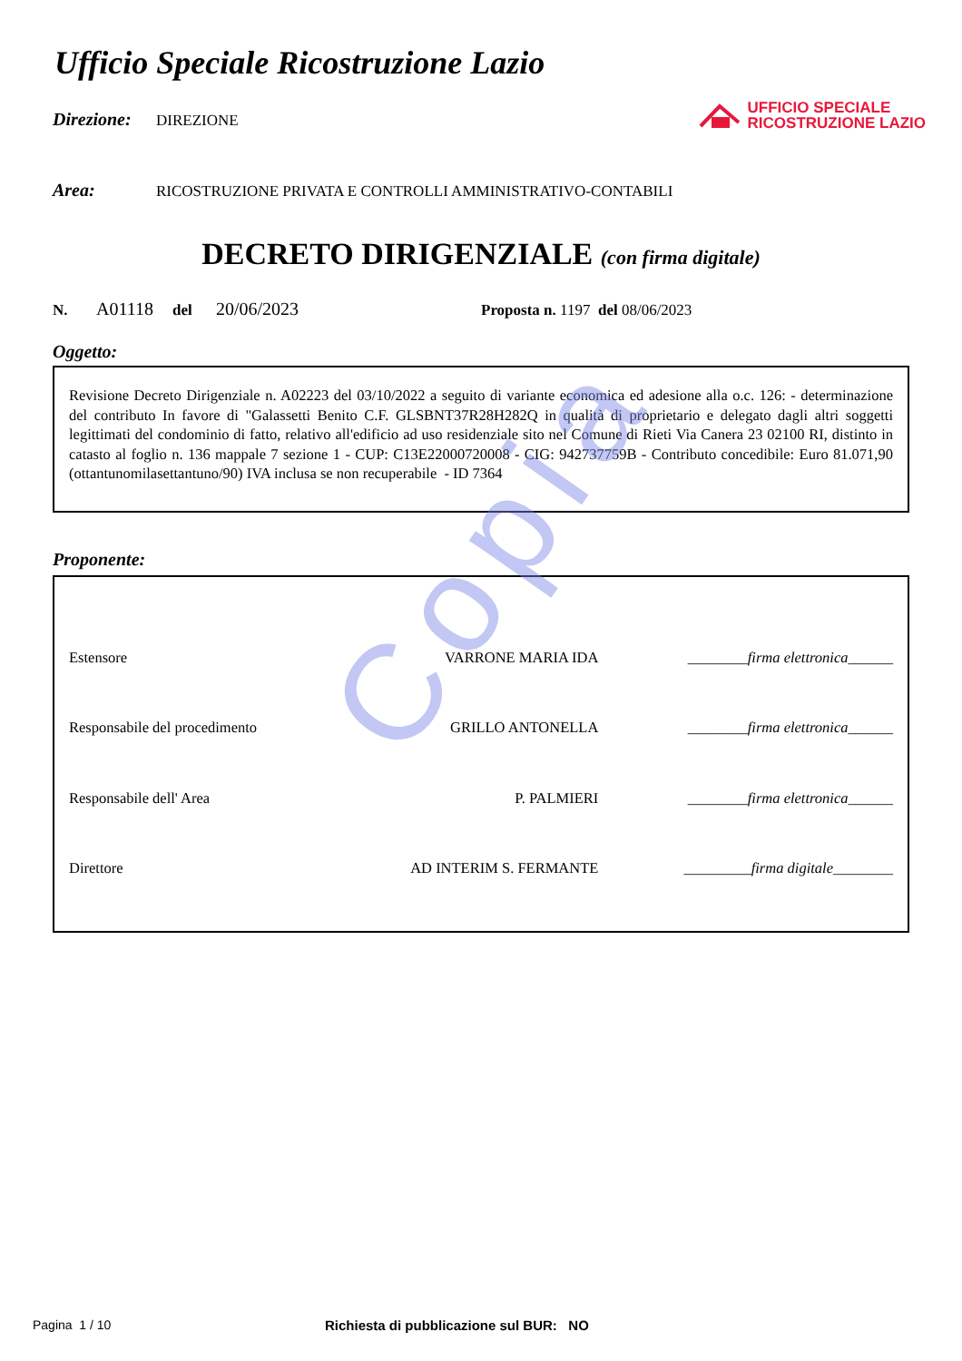Copia
UFFICIO SPECIALE
RICOSTRUZIONE LAZIO
Ufficio Speciale Ricostruzione Lazio
Direzione: DIREZIONE
Area: RICOSTRUZIONE PRIVATA E CONTROLLI AMMINISTRATIVO-CONTABILI
DECRETO DIRIGENZIALE (con firma digitale)
N. A01118 del 20/06/2023 Proposta n. 1197 del 08/06/2023
Oggetto:
Revisione Decreto Dirigenziale n. A02223 del 03/10/2022 a seguito di variante economica ed adesione alla o.c. 126: - determinazione del contributo In favore di "Galassetti Benito C.F. GLSBNT37R28H282Q in qualità di proprietario e delegato dagli altri soggetti legittimati del condominio di fatto, relativo all'edificio ad uso residenziale sito nel Comune di Rieti Via Canera 23 02100 RI, distinto in catasto al foglio n. 136 mappale 7 sezione 1 - CUP: C13E22000720008 - CIG: 942737759B - Contributo concedibile: Euro 81.071,90 (ottantunomilasettantuno/90) IVA inclusa se non recuperabile - ID 7364
Proponente:
| Estensore | VARRONE MARIA IDA | ________firma elettronica______ |
| Responsabile del procedimento | GRILLO ANTONELLA | ________firma elettronica______ |
| Responsabile dell' Area | P. PALMIERI | ________firma elettronica______ |
| Direttore | AD INTERIM S. FERMANTE | _________firma digitale________ |
Pagina 1 / 10 Richiesta di pubblicazione sul BUR: NO